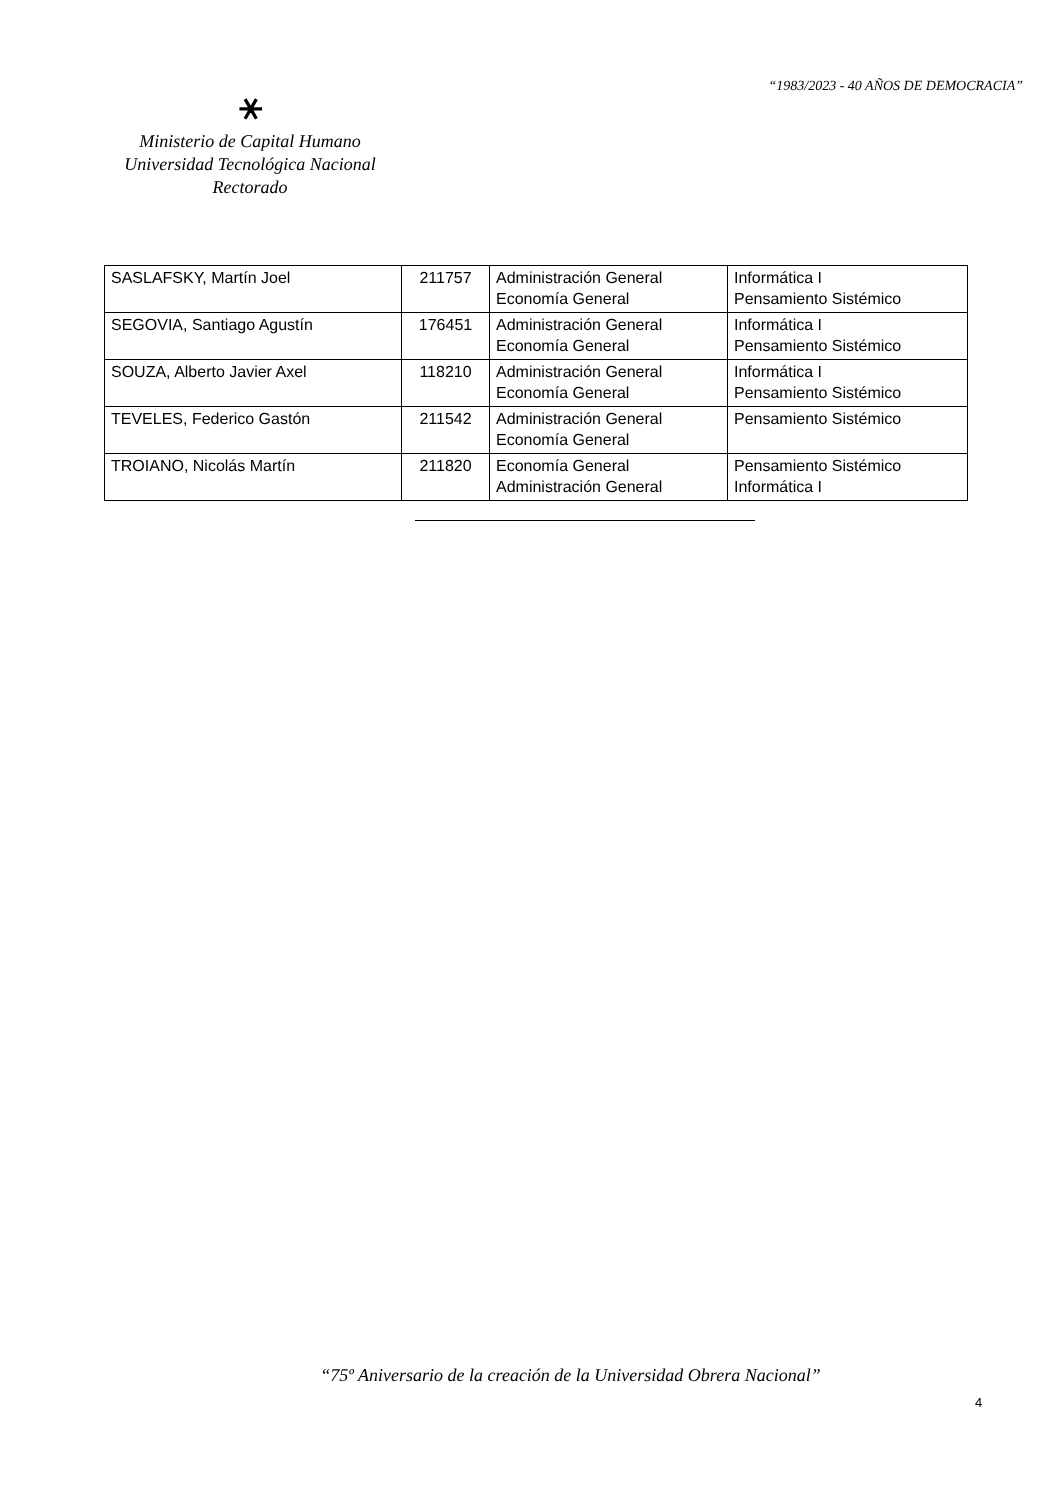“1983/2023 - 40 AÑOS DE DEMOCRACIA”
⚹
Ministerio de Capital Humano
Universidad Tecnológica Nacional
Rectorado
| SASLAFSKY, Martín Joel | 211757 | Administración General Economía General | Informática I Pensamiento Sistémico |
| SEGOVIA, Santiago Agustín | 176451 | Administración General Economía General | Informática I Pensamiento Sistémico |
| SOUZA, Alberto Javier Axel | 118210 | Administración General Economía General | Informática I Pensamiento Sistémico |
| TEVELES, Federico Gastón | 211542 | Administración General Economía General | Pensamiento Sistémico |
| TROIANO, Nicolás Martín | 211820 | Economía General Administración General | Pensamiento Sistémico Informática I |
“75º Aniversario de la creación de la Universidad Obrera Nacional”
4